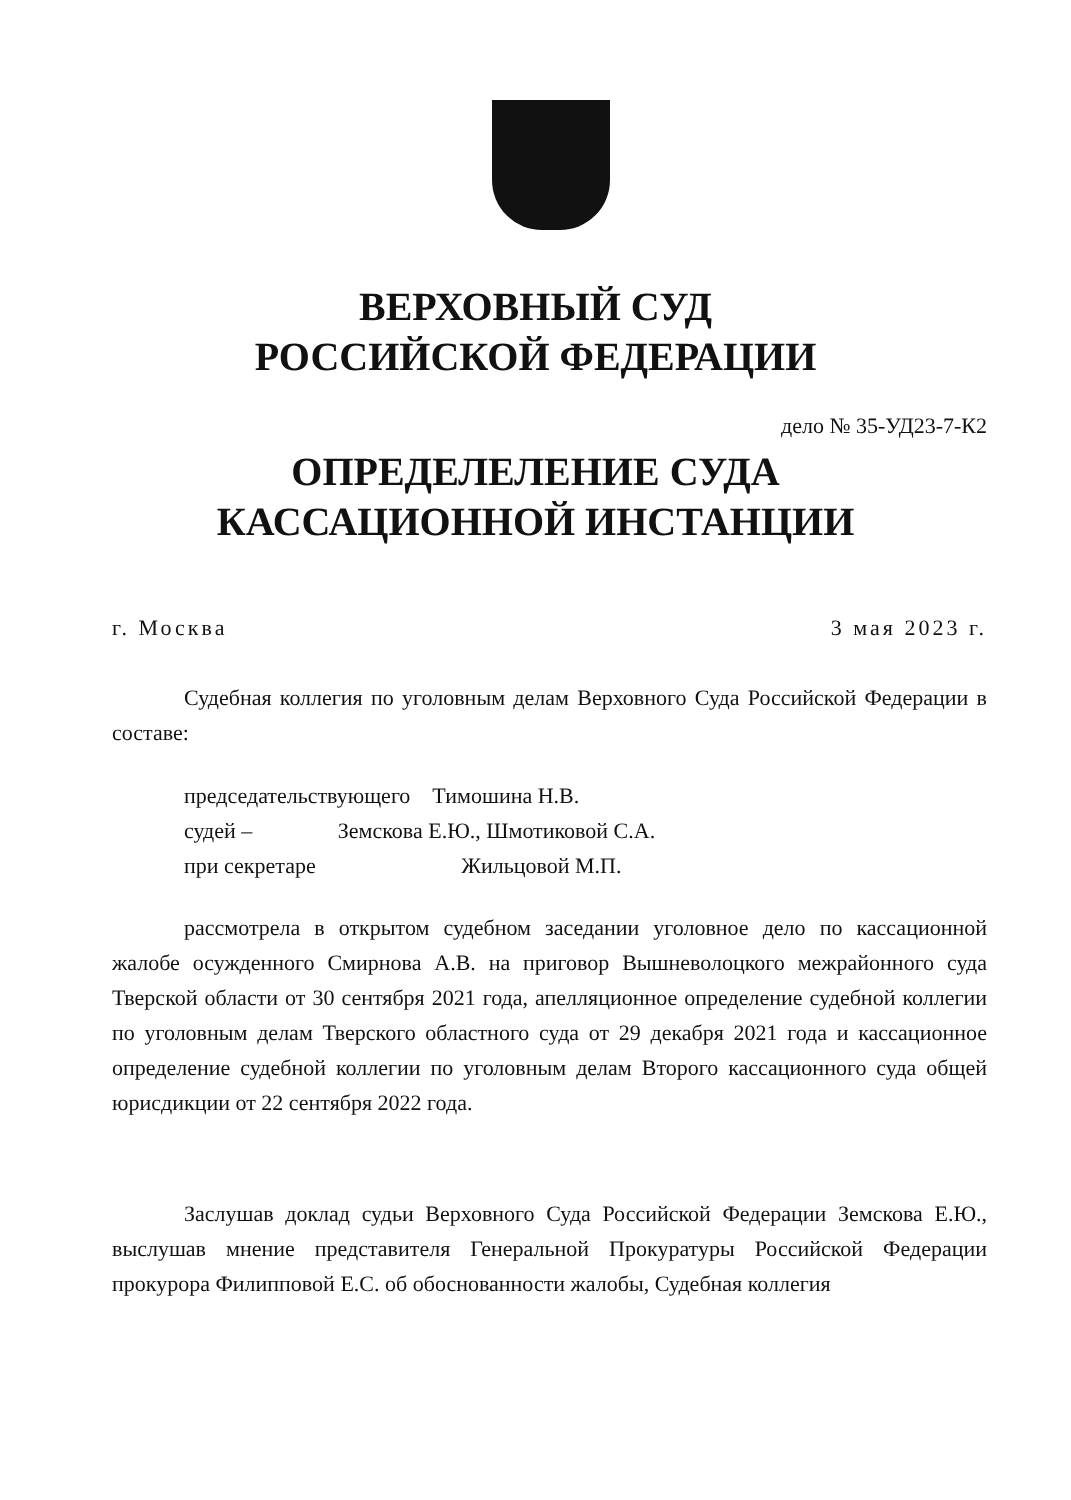ВЕРХОВНЫЙ СУД
РОССИЙСКОЙ ФЕДЕРАЦИИ
дело № 35-УД23-7-К2
ОПРЕДЕЛЕЛЕНИЕ СУДА
КАССАЦИОННОЙ ИНСТАНЦИИ
г. Москва 3 мая 2023 г.
Судебная коллегия по уголовным делам Верховного Суда Российской Федерации в составе:
председательствующего Тимошина Н.В.
судей – Земскова Е.Ю., Шмотиковой С.А.
при секретаре Жильцовой М.П.
рассмотрела в открытом судебном заседании уголовное дело по кассационной жалобе осужденного Смирнова А.В. на приговор Вышневолоцкого межрайонного суда Тверской области от 30 сентября 2021 года, апелляционное определение судебной коллегии по уголовным делам Тверского областного суда от 29 декабря 2021 года и кассационное определение судебной коллегии по уголовным делам Второго кассационного суда общей юрисдикции от 22 сентября 2022 года.
Заслушав доклад судьи Верховного Суда Российской Федерации Земскова Е.Ю., выслушав мнение представителя Генеральной Прокуратуры Российской Федерации прокурора Филипповой Е.С. об обоснованности жалобы, Судебная коллегия